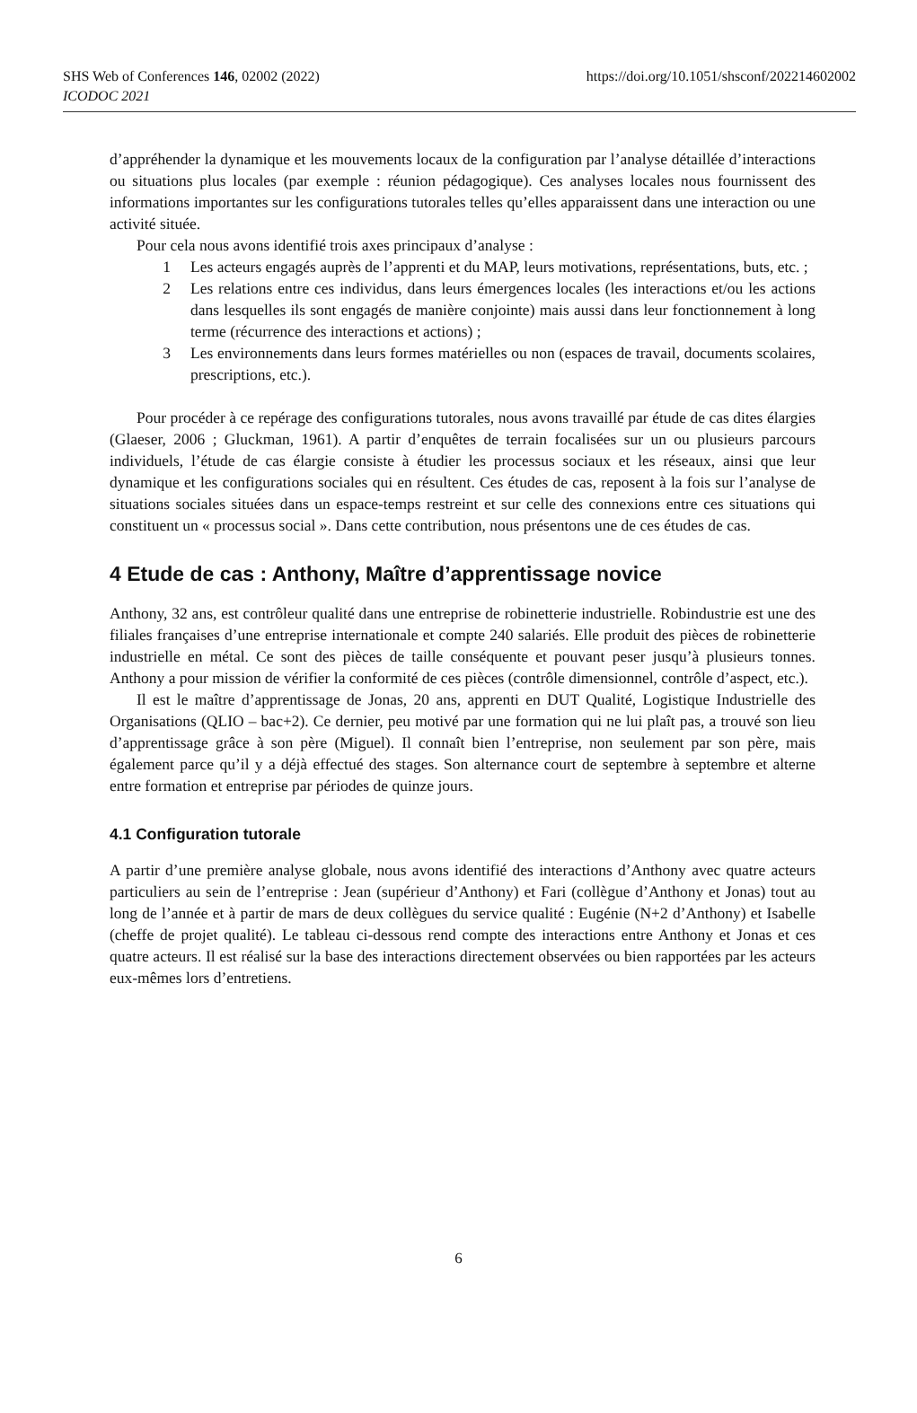https://doi.org/10.1051/shsconf/202214602002 SHS Web of Conferences 146, 02002 (2022)
ICODOC 2021
d’appréhender la dynamique et les mouvements locaux de la configuration par l’analyse détaillée d’interactions ou situations plus locales (par exemple : réunion pédagogique). Ces analyses locales nous fournissent des informations importantes sur les configurations tutorales telles qu’elles apparaissent dans une interaction ou une activité située.
Pour cela nous avons identifié trois axes principaux d’analyse :
1 Les acteurs engagés auprès de l’apprenti et du MAP, leurs motivations, représentations, buts, etc. ;
2 Les relations entre ces individus, dans leurs émergences locales (les interactions et/ou les actions dans lesquelles ils sont engagés de manière conjointe) mais aussi dans leur fonctionnement à long terme (récurrence des interactions et actions) ;
3 Les environnements dans leurs formes matérielles ou non (espaces de travail, documents scolaires, prescriptions, etc.).
Pour procéder à ce repérage des configurations tutorales, nous avons travaillé par étude de cas dites élargies (Glaeser, 2006 ; Gluckman, 1961). A partir d’enquêtes de terrain focalisées sur un ou plusieurs parcours individuels, l’étude de cas élargie consiste à étudier les processus sociaux et les réseaux, ainsi que leur dynamique et les configurations sociales qui en résultent. Ces études de cas, reposent à la fois sur l’analyse de situations sociales situées dans un espace-temps restreint et sur celle des connexions entre ces situations qui constituent un « processus social ». Dans cette contribution, nous présentons une de ces études de cas.
4 Etude de cas : Anthony, Maître d’apprentissage novice
Anthony, 32 ans, est contrôleur qualité dans une entreprise de robinetterie industrielle. Robindustrie est une des filiales françaises d’une entreprise internationale et compte 240 salariés. Elle produit des pièces de robinetterie industrielle en métal. Ce sont des pièces de taille conséquente et pouvant peser jusqu’à plusieurs tonnes. Anthony a pour mission de vérifier la conformité de ces pièces (contrôle dimensionnel, contrôle d’aspect, etc.).
Il est le maître d’apprentissage de Jonas, 20 ans, apprenti en DUT Qualité, Logistique Industrielle des Organisations (QLIO – bac+2). Ce dernier, peu motivé par une formation qui ne lui plaît pas, a trouvé son lieu d’apprentissage grâce à son père (Miguel). Il connaît bien l’entreprise, non seulement par son père, mais également parce qu’il y a déjà effectué des stages. Son alternance court de septembre à septembre et alterne entre formation et entreprise par périodes de quinze jours.
4.1 Configuration tutorale
A partir d’une première analyse globale, nous avons identifié des interactions d’Anthony avec quatre acteurs particuliers au sein de l’entreprise : Jean (supérieur d’Anthony) et Fari (collègue d’Anthony et Jonas) tout au long de l’année et à partir de mars de deux collègues du service qualité : Eugénie (N+2 d’Anthony) et Isabelle (cheffe de projet qualité). Le tableau ci-dessous rend compte des interactions entre Anthony et Jonas et ces quatre acteurs. Il est réalisé sur la base des interactions directement observées ou bien rapportées par les acteurs eux-mêmes lors d’entretiens.
6